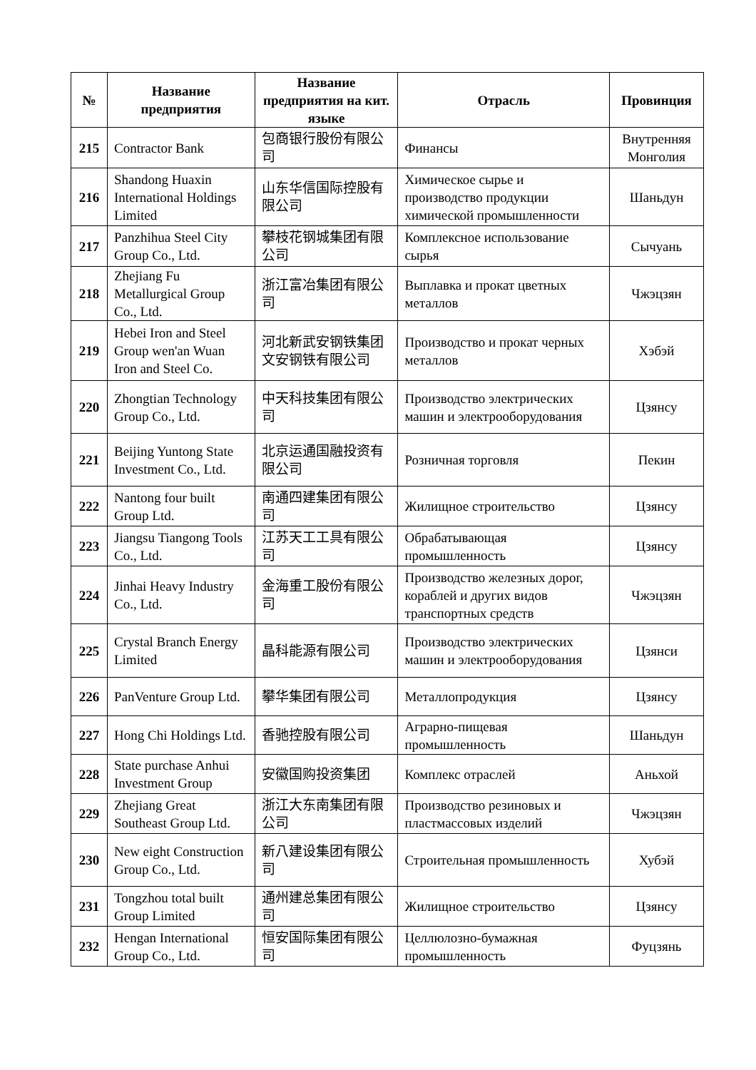| № | Название предприятия | Название предприятия на кит. языке | Отрасль | Провинция |
| --- | --- | --- | --- | --- |
| 215 | Contractor Bank | 包商银行股份有限公司 | Финансы | Внутренняя Монголия |
| 216 | Shandong Huaxin International Holdings Limited | 山东华信国际控股有限公司 | Химическое сырье и производство продукции химической промышленности | Шаньдун |
| 217 | Panzhihua Steel City Group Co., Ltd. | 攀枝花钢城集团有限公司 | Комплексное использование сырья | Сычуань |
| 218 | Zhejiang Fu Metallurgical Group Co., Ltd. | 浙江富冶集团有限公司 | Выплавка и прокат цветных металлов | Чжэцзян |
| 219 | Hebei Iron and Steel Group wen'an Wuan Iron and Steel Co. | 河北新武安钢铁集团文安钢铁有限公司 | Производство и прокат черных металлов | Хэбэй |
| 220 | Zhongtian Technology Group Co., Ltd. | 中天科技集团有限公司 | Производство электрических машин и электрооборудования | Цзянсу |
| 221 | Beijing Yuntong State Investment Co., Ltd. | 北京运通国融投资有限公司 | Розничная торговля | Пекин |
| 222 | Nantong four built Group Ltd. | 南通四建集团有限公司 | Жилищное строительство | Цзянсу |
| 223 | Jiangsu Tiangong Tools Co., Ltd. | 江苏天工工具有限公司 | Обрабатывающая промышленность | Цзянсу |
| 224 | Jinhai Heavy Industry Co., Ltd. | 金海重工股份有限公司 | Производство железных дорог, кораблей и других видов транспортных средств | Чжэцзян |
| 225 | Crystal Branch Energy Limited | 晶科能源有限公司 | Производство электрических машин и электрооборудования | Цзянси |
| 226 | PanVenture Group Ltd. | 攀华集团有限公司 | Металлопродукция | Цзянсу |
| 227 | Hong Chi Holdings Ltd. | 香驰控股有限公司 | Аграрно-пищевая промышленность | Шаньдун |
| 228 | State purchase Anhui Investment Group | 安徽国购投资集团 | Комплекс отраслей | Аньхой |
| 229 | Zhejiang Great Southeast Group Ltd. | 浙江大东南集团有限公司 | Производство резиновых и пластмассовых изделий | Чжэцзян |
| 230 | New eight Construction Group Co., Ltd. | 新八建设集团有限公司 | Строительная промышленность | Хубэй |
| 231 | Tongzhou total built Group Limited | 通州建总集团有限公司 | Жилищное строительство | Цзянсу |
| 232 | Hengan International Group Co., Ltd. | 恒安国际集团有限公司 | Целлюлозно-бумажная промышленность | Фуцзянь |